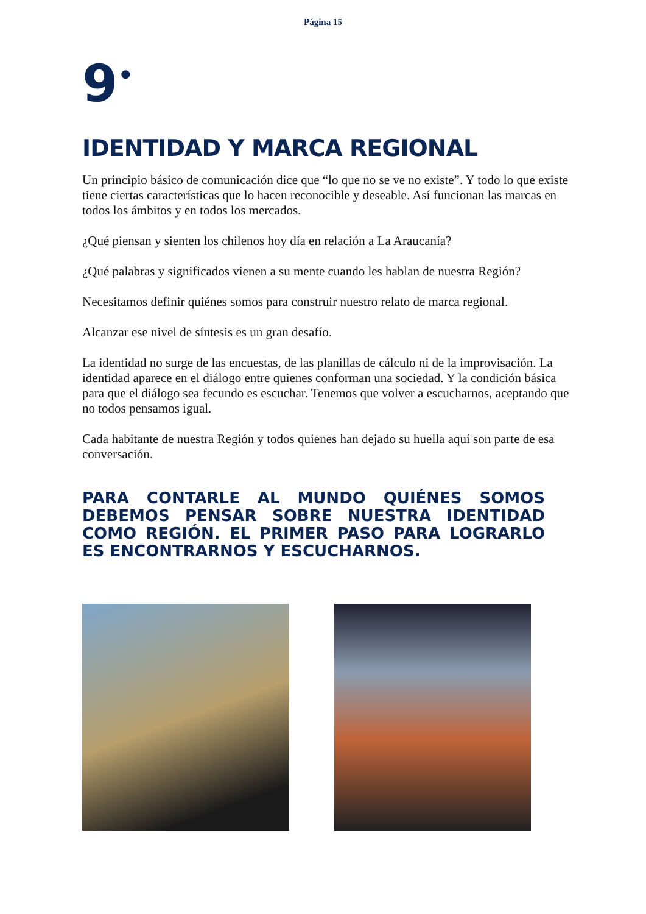Página 15
9<sup>•</sup>
IDENTIDAD Y MARCA REGIONAL
Un principio básico de comunicación dice que “lo que no se ve no existe”. Y todo lo que existe tiene ciertas características que lo hacen reconocible y deseable. Así funcionan las marcas en todos los ámbitos y en todos los mercados.
¿Qué piensan y sienten los chilenos hoy día en relación a La Araucanía?
¿Qué palabras y significados vienen a su mente cuando les hablan de nuestra Región?
Necesitamos definir quiénes somos para construir nuestro relato de marca regional.
Alcanzar ese nivel de síntesis es un gran desafío.
La identidad no surge de las encuestas, de las planillas de cálculo ni de la improvisación. La identidad aparece en el diálogo entre quienes conforman una sociedad. Y la condición básica para que el diálogo sea fecundo es escuchar. Tenemos que volver a escucharnos, aceptando que no todos pensamos igual.
Cada habitante de nuestra Región y todos quienes han dejado su huella aquí son parte de esa conversación.
PARA CONTARLE AL MUNDO QUIÉNES SOMOS DEBEMOS PENSAR SOBRE NUESTRA IDENTIDAD COMO REGIÓN. EL PRIMER PASO PARA LOGRARLO ES ENCONTRARNOS Y ESCUCHARNOS.